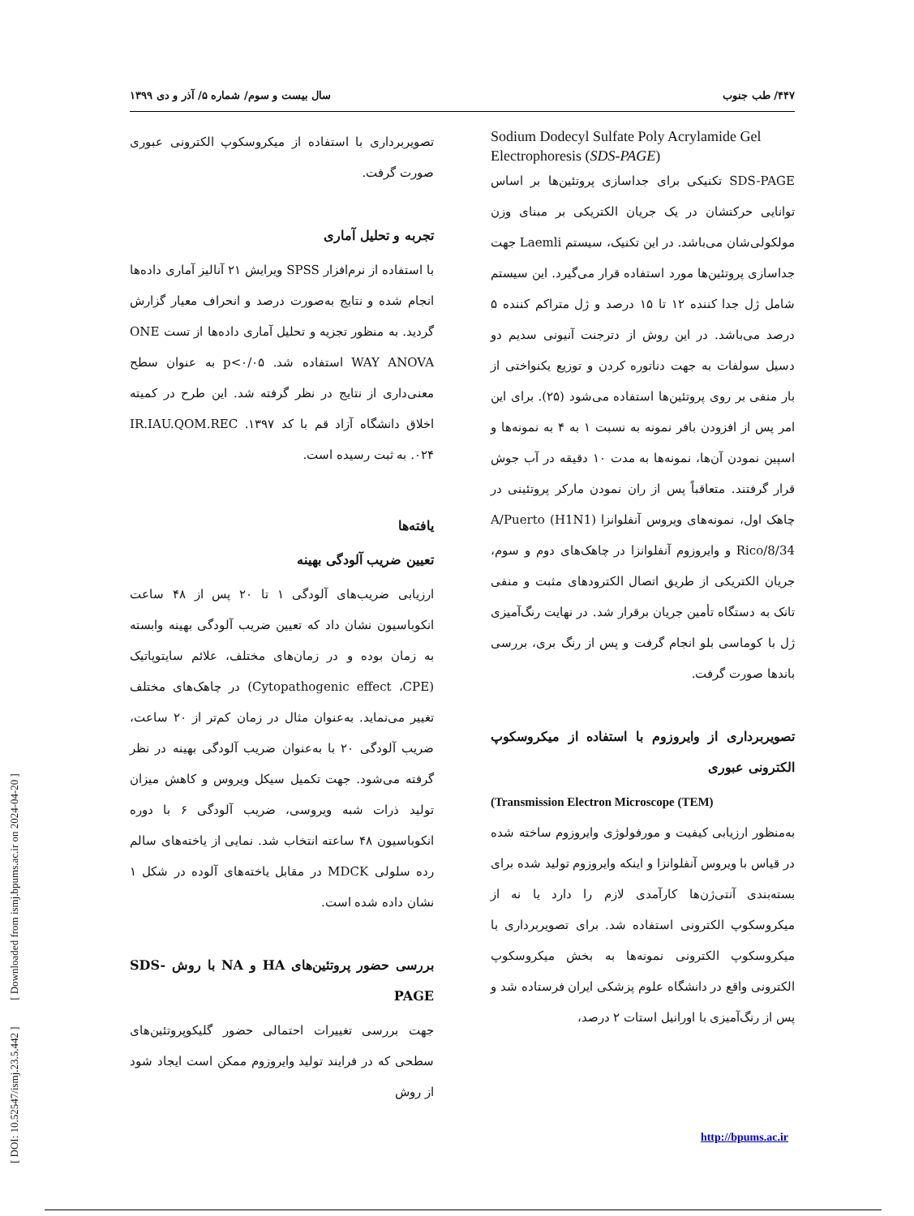۴۴۷/ طب جنوب سال بیست و سوم/ شماره ۵/ آذر و دی ۱۳۹۹
Sodium Dodecyl Sulfate Poly Acrylamide Gel Electrophoresis (SDS-PAGE)
SDS-PAGE تکنیکی برای جداسازی پروتئین‌ها بر اساس توانایی حرکتشان در یک جریان الکتریکی بر مبنای وزن مولکولی‌شان می‌باشد. در این تکنیک، سیستم Laemli جهت جداسازی پروتئین‌ها مورد استفاده قرار می‌گیرد. این سیستم شامل ژل جدا کننده ۱۲ تا ۱۵ درصد و ژل متراکم کننده ۵ درصد می‌باشد. در این روش از دترجنت آنیونی سدیم دو دسیل سولفات به جهت دناتوره کردن و توزیع یکنواختی از بار منفی بر روی پروتئین‌ها استفاده می‌شود (۲۵). برای این امر پس از افزودن بافر نمونه به نسبت ۱ به ۴ به نمونه‌ها و اسپین نمودن آن‌ها، نمونه‌ها به مدت ۱۰ دقیقه در آب جوش قرار گرفتند. متعاقباً پس از ران نمودن مارکر پروتئینی در چاهک اول، نمونه‌های ویروس آنفلوانزا A/Puerto (H1N1) Rico/8/34 و وایروزوم آنفلوانزا در چاهک‌های دوم و سوم، جریان الکتریکی از طریق اتصال الکترودهای مثبت و منفی تانک به دستگاه تأمین جریان برقرار شد. در نهایت رنگ‌آمیزی ژل با کوماسی بلو انجام گرفت و پس از رنگ بری، بررسی باندها صورت گرفت.
تصویربرداری از وایروزوم با استفاده از میکروسکوپ الکترونی عبوری
(Transmission Electron Microscope (TEM)
به‌منظور ارزیابی کیفیت و مورفولوژی وایروزوم ساخته شده در قیاس با ویروس آنفلوانزا و اینکه وایروزوم تولید شده برای بسته‌بندی آنتی‌ژن‌ها کارآمدی لازم را دارد یا نه از میکروسکوپ الکترونی استفاده شد. برای تصویربرداری با میکروسکوپ الکترونی نمونه‌ها به بخش میکروسکوپ الکترونی واقع در دانشگاه علوم پزشکی ایران فرستاده شد و پس از رنگ‌آمیزی با اورانیل استات ۲ درصد،
تصویربرداری با استفاده از میکروسکوپ الکترونی عبوری صورت گرفت.
تجربه و تحلیل آماری
با استفاده از نرم‌افزار SPSS ویرایش ۲۱ آنالیز آماری داده‌ها انجام شده و نتایج به‌صورت درصد و انحراف معیار گزارش گردید. به منظور تجزیه و تحلیل آماری داده‌ها از تست ONE WAY ANOVA استفاده شد. p<۰/۰۵ به عنوان سطح معنی‌داری از نتایج در نظر گرفته شد. این طرح در کمیته اخلاق دانشگاه آزاد قم با کد IR.IAU.QOM.REC .۱۳۹۷ .۰۲۴ به ثبت رسیده است.
یافته‌ها
تعیین ضریب آلودگی بهینه
ارزیابی ضریب‌های آلودگی ۱ تا ۲۰ پس از ۴۸ ساعت انکوباسیون نشان داد که تعیین ضریب آلودگی بهینه وابسته به زمان بوده و در زمان‌های مختلف، علائم سایتوپاتیک (Cytopathogenic effect ،CPE) در چاهک‌های مختلف تغییر می‌نماید. به‌عنوان مثال در زمان کم‌تر از ۲۰ ساعت، ضریب آلودگی ۲۰ با به‌عنوان ضریب آلودگی بهینه در نظر گرفته می‌شود. جهت تکمیل سیکل ویروس و کاهش میزان تولید ذرات شبه ویروسی، ضریب آلودگی ۶ با دوره انکوباسیون ۴۸ ساعته انتخاب شد. نمایی از یاخته‌های سالم رده سلولی MDCK در مقابل یاخته‌های آلوده در شکل ۱ نشان داده شده است.
بررسی حضور پروتئین‌های HA و NA با روش SDS-PAGE
جهت بررسی تغییرات احتمالی حضور گلیکوپروتئین‌های سطحی که در فرایند تولید وایروزوم ممکن است ایجاد شود از روش
[ DOI: 10.52547/ismj.23.5.442 ] [ Downloaded from ismj.bpums.ac.ir on 2024-04-20 ]
http://bpums.ac.ir